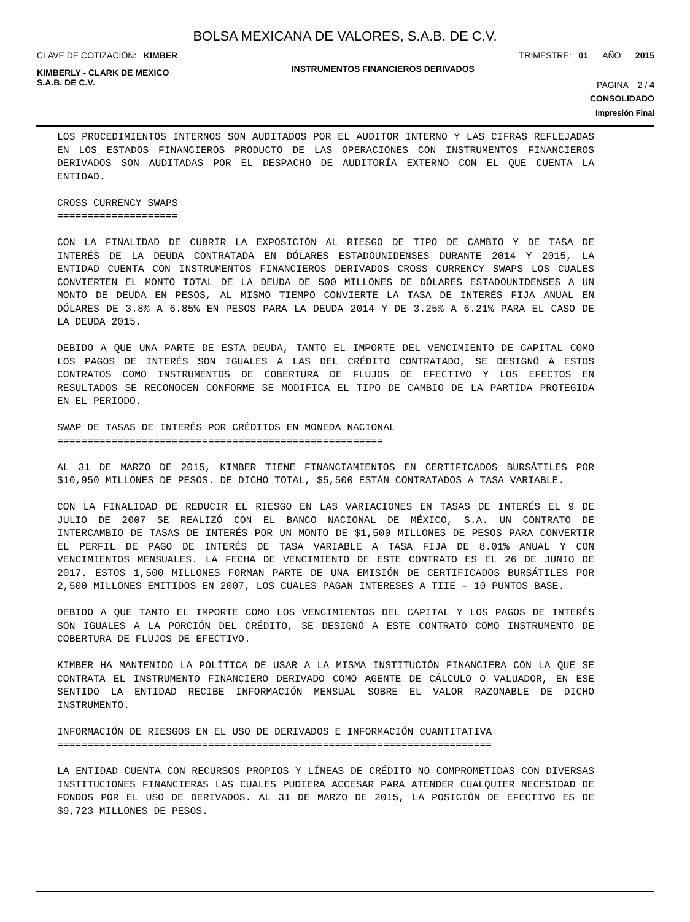BOLSA MEXICANA DE VALORES, S.A.B. DE C.V.
CLAVE DE COTIZACIÓN: KIMBER TRIMESTRE: 01 AÑO: 2015
KIMBERLY - CLARK DE MEXICO
S.A.B. DE C.V. INSTRUMENTOS FINANCIEROS DERIVADOS PAGINA 2 / 4
CONSOLIDADO
Impresión Final
LOS PROCEDIMIENTOS INTERNOS SON AUDITADOS POR EL AUDITOR INTERNO Y LAS CIFRAS REFLEJADAS EN LOS ESTADOS FINANCIEROS PRODUCTO DE LAS OPERACIONES CON INSTRUMENTOS FINANCIEROS DERIVADOS SON AUDITADAS POR EL DESPACHO DE AUDITORÍA EXTERNO CON EL QUE CUENTA LA ENTIDAD.
CROSS CURRENCY SWAPS
====================
CON LA FINALIDAD DE CUBRIR LA EXPOSICIÓN AL RIESGO DE TIPO DE CAMBIO Y DE TASA DE INTERÉS DE LA DEUDA CONTRATADA EN DÓLARES ESTADOUNIDENSES DURANTE 2014 Y 2015, LA ENTIDAD CUENTA CON INSTRUMENTOS FINANCIEROS DERIVADOS CROSS CURRENCY SWAPS LOS CUALES CONVIERTEN EL MONTO TOTAL DE LA DEUDA DE 500 MILLONES DE DÓLARES ESTADOUNIDENSES A UN MONTO DE DEUDA EN PESOS, AL MISMO TIEMPO CONVIERTE LA TASA DE INTERÉS FIJA ANUAL EN DÓLARES DE 3.8% A 6.85% EN PESOS PARA LA DEUDA 2014 Y DE 3.25% A 6.21% PARA EL CASO DE LA DEUDA 2015.
DEBIDO A QUE UNA PARTE DE ESTA DEUDA, TANTO EL IMPORTE DEL VENCIMIENTO DE CAPITAL COMO LOS PAGOS DE INTERÉS SON IGUALES A LAS DEL CRÉDITO CONTRATADO, SE DESIGNÓ A ESTOS CONTRATOS COMO INSTRUMENTOS DE COBERTURA DE FLUJOS DE EFECTIVO Y LOS EFECTOS EN RESULTADOS SE RECONOCEN CONFORME SE MODIFICA EL TIPO DE CAMBIO DE LA PARTIDA PROTEGIDA EN EL PERIODO.
SWAP DE TASAS DE INTERÉS POR CRÉDITOS EN MONEDA NACIONAL
======================================================
AL 31 DE MARZO DE 2015, KIMBER TIENE FINANCIAMIENTOS EN CERTIFICADOS BURSÁTILES POR $10,950 MILLONES DE PESOS. DE DICHO TOTAL, $5,500 ESTÁN CONTRATADOS A TASA VARIABLE.
CON LA FINALIDAD DE REDUCIR EL RIESGO EN LAS VARIACIONES EN TASAS DE INTERÉS EL 9 DE JULIO DE 2007 SE REALIZÓ CON EL BANCO NACIONAL DE MÉXICO, S.A. UN CONTRATO DE INTERCAMBIO DE TASAS DE INTERÉS POR UN MONTO DE $1,500 MILLONES DE PESOS PARA CONVERTIR EL PERFIL DE PAGO DE INTERÉS DE TASA VARIABLE A TASA FIJA DE 8.01% ANUAL Y CON VENCIMIENTOS MENSUALES. LA FECHA DE VENCIMIENTO DE ESTE CONTRATO ES EL 26 DE JUNIO DE 2017. ESTOS 1,500 MILLONES FORMAN PARTE DE UNA EMISIÓN DE CERTIFICADOS BURSÁTILES POR 2,500 MILLONES EMITIDOS EN 2007, LOS CUALES PAGAN INTERESES A TIIE – 10 PUNTOS BASE.
DEBIDO A QUE TANTO EL IMPORTE COMO LOS VENCIMIENTOS DEL CAPITAL Y LOS PAGOS DE INTERÉS SON IGUALES A LA PORCIÓN DEL CRÉDITO, SE DESIGNÓ A ESTE CONTRATO COMO INSTRUMENTO DE COBERTURA DE FLUJOS DE EFECTIVO.
KIMBER HA MANTENIDO LA POLÍTICA DE USAR A LA MISMA INSTITUCIÓN FINANCIERA CON LA QUE SE CONTRATA EL INSTRUMENTO FINANCIERO DERIVADO COMO AGENTE DE CÁLCULO O VALUADOR, EN ESE SENTIDO LA ENTIDAD RECIBE INFORMACIÓN MENSUAL SOBRE EL VALOR RAZONABLE DE DICHO INSTRUMENTO.
INFORMACIÓN DE RIESGOS EN EL USO DE DERIVADOS E INFORMACIÓN CUANTITATIVA
========================================================================
LA ENTIDAD CUENTA CON RECURSOS PROPIOS Y LÍNEAS DE CRÉDITO NO COMPROMETIDAS CON DIVERSAS INSTITUCIONES FINANCIERAS LAS CUALES PUDIERA ACCESAR PARA ATENDER CUALQUIER NECESIDAD DE FONDOS POR EL USO DE DERIVADOS. AL 31 DE MARZO DE 2015, LA POSICIÓN DE EFECTIVO ES DE $9,723 MILLONES DE PESOS.